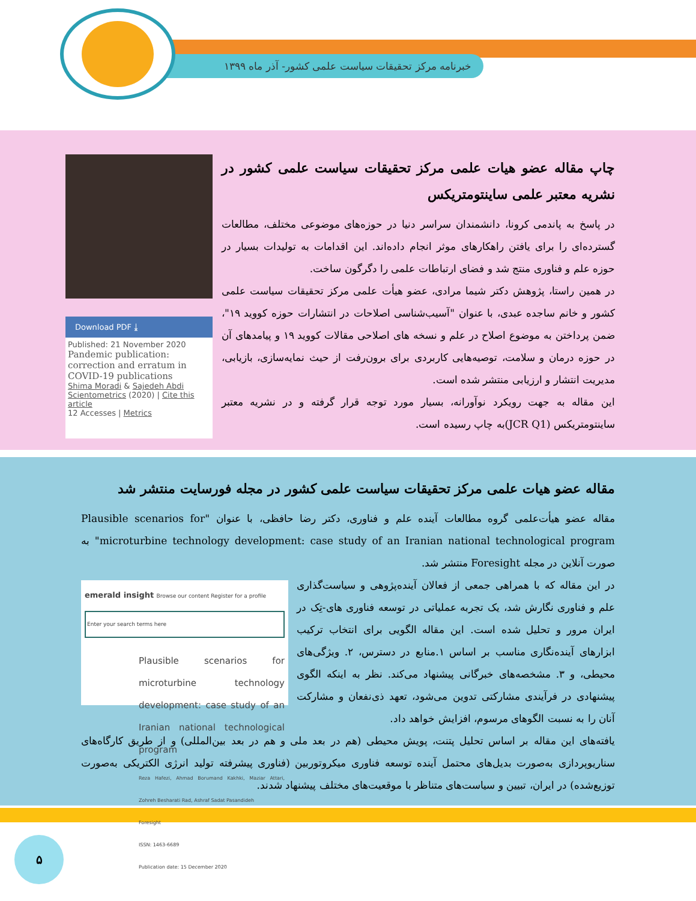خبرنامه مرکز تحقیقات سیاست علمی کشور- آذر ماه ۱۳۹۹
چاپ مقاله عضو هیات علمی مرکز تحقیقات سیاست علمی کشور در نشریه معتبر علمی ساینتومتریکس
در پاسخ به پاندمی کرونا، دانشمندان سراسر دنیا در حوزه‌های موضوعی مختلف، مطالعات گسترده‌ای را برای یافتن راهکارهای موثر انجام داده‌اند. این اقدامات به تولیدات بسیار در حوزه علم و فناوری منتج شد و فضای ارتباطات علمی را دگرگون ساخت.
در همین راستا، پژوهش دکتر شیما مرادی، عضو هیأت علمی مرکز تحقیقات سیاست علمی کشور و خانم ساجده عبدی، با عنوان "آسیب‌شناسی اصلاحات در انتشارات حوزه کووید ۱۹"، ضمن پرداختن به موضوع اصلاح در علم و نسخه های اصلاحی مقالات کووید ۱۹ و پیامدهای آن در حوزه درمان و سلامت، توصیه‌هایی کاربردی برای برون‌رفت از حیث نمایه‌سازی، بازیابی، مدیریت انتشار و ارزیابی منتشر شده است.
این مقاله به جهت رویکرد نوآورانه، بسیار مورد توجه قرار گرفته و در نشریه معتبر ساینتومتریکس (JCR Q1)به چاپ رسیده است.
Download PDF ⤓
Published: 21 November 2020
Pandemic publication: correction and erratum in COVID-19 publications
Shima Moradi & Sajedeh Abdi
Scientometrics (2020) | Cite this article
12 Accesses | Metrics
مقاله عضو هیات علمی مرکز تحقیقات سیاست علمی کشور در مجله فورسایت منتشر شد
مقاله عضو هیأت‌علمی گروه مطالعات آینده علم و فناوری، دکتر رضا حافظی، با عنوان "Plausible scenarios for microturbine technology development: case study of an Iranian national technological program" به صورت آنلاین در مجله Foresight منتشر شد.
emerald insight Browse our content Register for a profile
Enter your search terms here
Plausible scenarios for microturbine technology development: case study of an Iranian national technological program
Reza Hafezi, Ahmad Borumand Kakhki, Maziar Attari, Zohreh Besharati Rad, Ashraf Sadat Pasandideh
Foresight
ISSN: 1463-6689
Publication date: 15 December 2020
در این مقاله که با همراهی جمعی از فعالان آینده‌پژوهی و سیاست‌گذاری علم و فناوری نگارش شد، یک تجربه عملیاتی در توسعه فناوری های-تِک در ایران مرور و تحلیل شده است. این مقاله الگویی برای انتخاب ترکیب ابزارهای آینده‌نگاری مناسب بر اساس ۱.منابع در دسترس، ۲. ویژگی‌های محیطی، و ۳. مشخصه‌های خبرگانی پیشنهاد می‌کند. نظر به اینکه الگوی پیشنهادی در فرآیندی مشارکتی تدوین می‌شود، تعهد ذی‌نفعان و مشارکت آنان را به نسبت الگوهای مرسوم، افزایش خواهد داد.
یافته‌های این مقاله بر اساس تحلیل پتنت، پویش محیطی (هم در بعد ملی و هم در بعد بین‌المللی) و از طریق کارگاه‌های سناریوپردازی به‌صورت بدیل‌های محتمل آینده توسعه فناوری میکروتوربین (فناوری پیشرفته تولید انرژی الکتریکی به‌صورت توزیع‌شده) در ایران، تبیین و سیاست‌های متناظر با موقعیت‌های مختلف پیشنهاد شدند.
۵